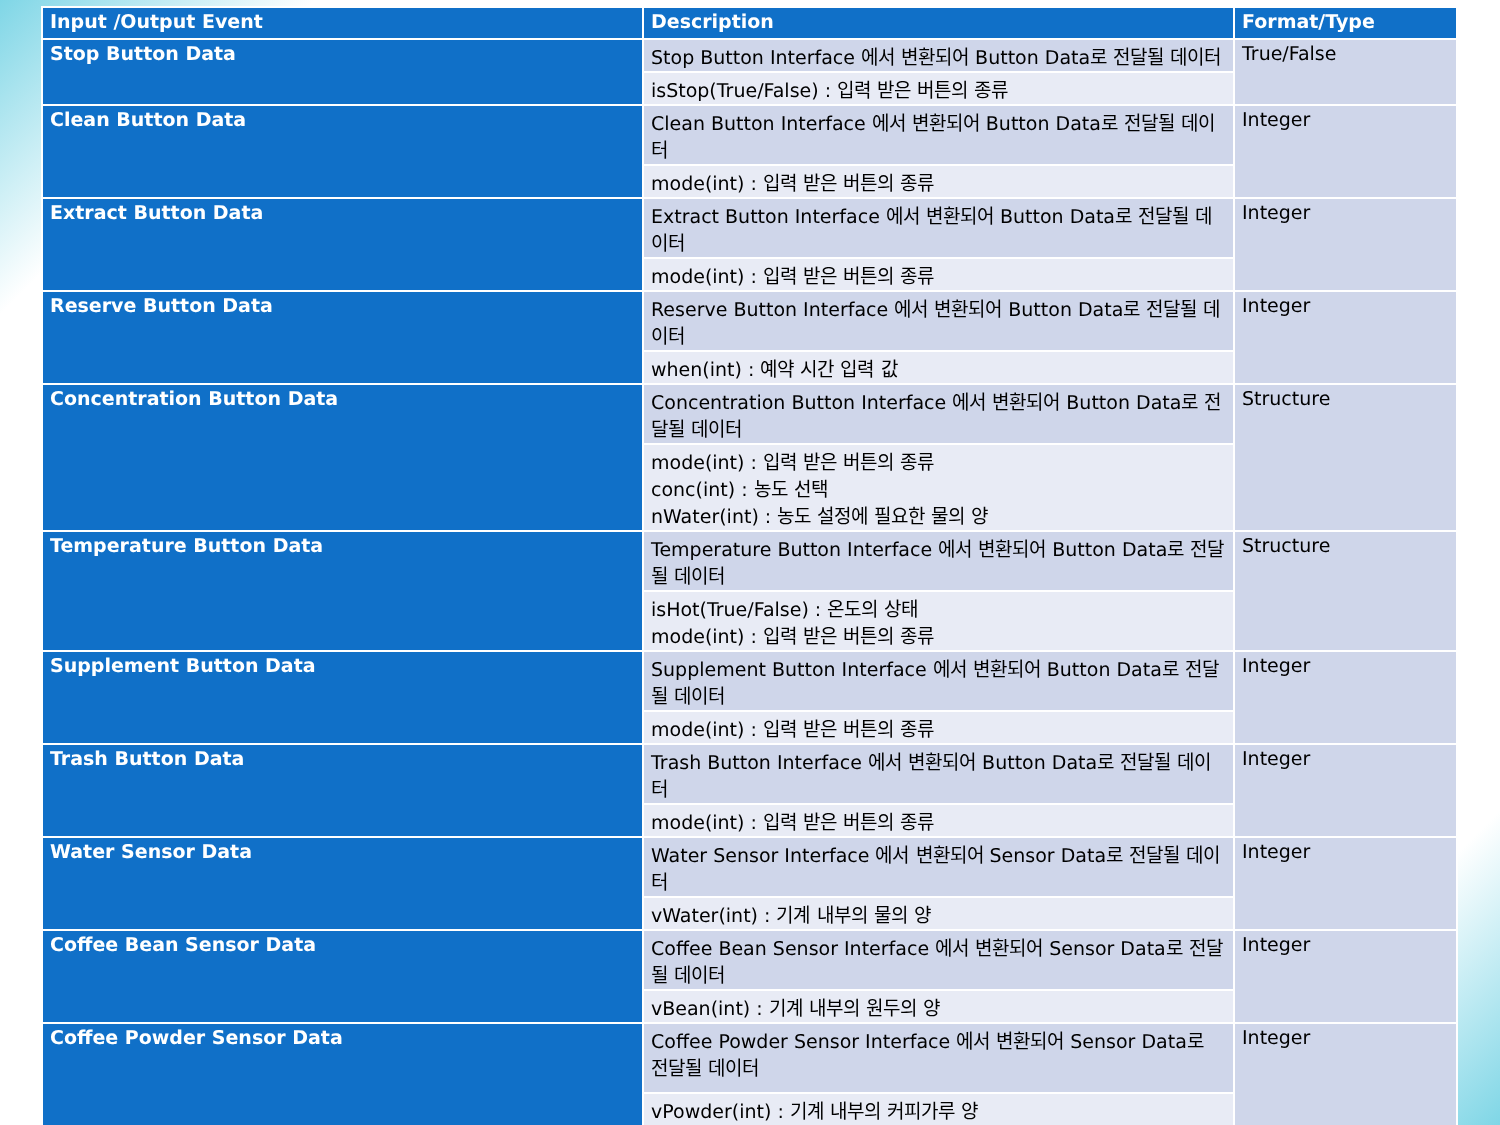| Input /Output Event | Description | Format/Type |
| --- | --- | --- |
| Stop Button Data | Stop Button Interface 에서 변환되어 Button Data로 전달될 데이터 | True/False |
| | isStop(True/False) : 입력 받은 버튼의 종류 | |
| Clean Button Data | Clean Button Interface 에서 변환되어 Button Data로 전달될 데이터 | Integer |
| | mode(int) : 입력 받은 버튼의 종류 | |
| Extract Button Data | Extract Button Interface 에서 변환되어 Button Data로 전달될 데이터 | Integer |
| | mode(int) : 입력 받은 버튼의 종류 | |
| Reserve Button Data | Reserve Button Interface 에서 변환되어 Button Data로 전달될 데이터 | Integer |
| | when(int) : 예약 시간 입력 값 | |
| Concentration Button Data | Concentration Button Interface 에서 변환되어 Button Data로 전달될 데이터 | Structure |
| | mode(int) : 입력 받은 버튼의 종류 conc(int) : 농도 선택 nWater(int) : 농도 설정에 필요한 물의 양 | |
| Temperature Button Data | Temperature Button Interface 에서 변환되어 Button Data로 전달될 데이터 | Structure |
| | isHot(True/False) : 온도의 상태 mode(int) : 입력 받은 버튼의 종류 | |
| Supplement Button Data | Supplement Button Interface 에서 변환되어 Button Data로 전달될 데이터 | Integer |
| | mode(int) : 입력 받은 버튼의 종류 | |
| Trash Button Data | Trash Button Interface 에서 변환되어 Button Data로 전달될 데이터 | Integer |
| | mode(int) : 입력 받은 버튼의 종류 | |
| Water Sensor Data | Water Sensor Interface 에서 변환되어 Sensor Data로 전달될 데이터 | Integer |
| | vWater(int) : 기계 내부의 물의 양 | |
| Coffee Bean Sensor Data | Coffee Bean Sensor Interface 에서 변환되어 Sensor Data로 전달될 데이터 | Integer |
| | vBean(int) : 기계 내부의 원두의 양 | |
| Coffee Powder Sensor Data | Coffee Powder Sensor Interface 에서 변환되어 Sensor Data로 전달될 데이터 | Integer |
| | vPowder(int) : 기계 내부의 커피가루 양 | |